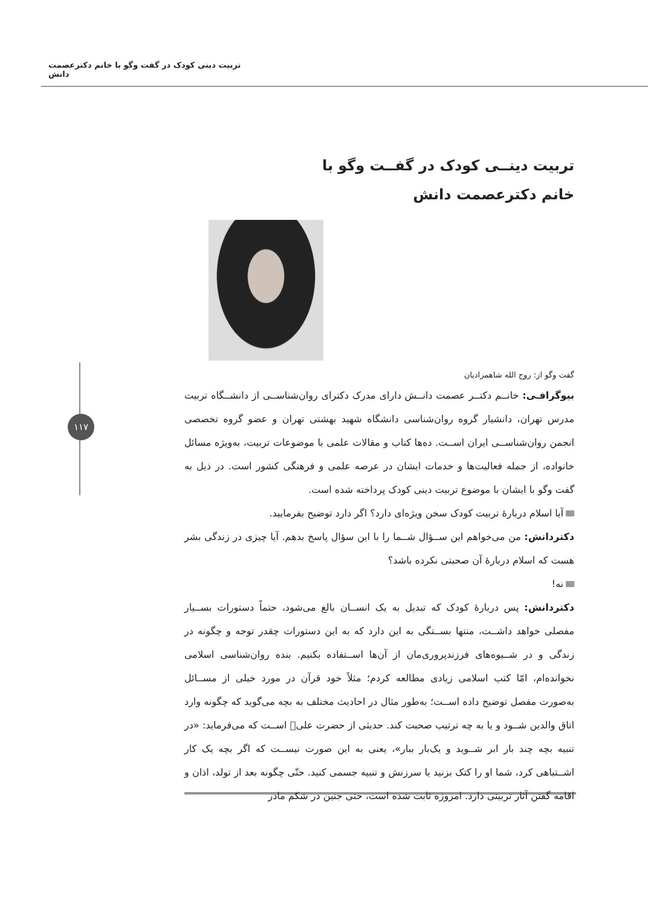تربیت دینی کودک در گفت وگو با خانم دکترعصمت دانش
۱۱۷
تربیت دینــی کودک در گفــت وگو با
خانم دکترعصمت دانش
گفت وگو از: روح الله شاهمرادیان
بیوگرافـی: خانــم دکتــر عصمت دانــش دارای مدرک دکترای روان‌شناســی از دانشــگاه تربیت مدرس تهران، دانشیار گروه روان‌شناسی دانشگاه شهید بهشتی تهران و عضو گروه تخصصی انجمن روان‌شناســی ایران اســت. ده‌ها کتاب و مقالات علمی با موضوعات تربیت، به‌ویژه مسائل خانواده، از جمله فعالیت‌ها و خدمات ایشان در عرصه علمی و فرهنگی کشور است. در ذیل به گفت وگو با ایشان با موضوع تربیت دینی کودک پرداخته شده است.
آیا اسلام دربارۀ تربیت کودک سخن ویژه‌ای دارد؟ اگر دارد توضیح بفرمایید.
دکتردانش: من می‌خواهم این ســؤال شــما را با این سؤال پاسخ بدهم. آیا چیزی در زندگی بشر هست که اسلام دربارۀ آن صحبتی نکرده باشد؟
نه!
دکتردانش: پس دربارۀ کودک که تبدیل به یک انســان بالغ می‌شود، حتماً دستورات بســیار مفصلی خواهد داشــت، منتها بســتگی به این دارد که به این دستورات چقدر توجه و چگونه در زندگی و در شــیوه‌های فرزندپروری‌مان از آن‌ها اســتفاده بکنیم. بنده روان‌شناسی اسلامی نخوانده‌ام، امّا کتب اسلامی زیادی مطالعه کردم؛ مثلاً خود قرآن در مورد خیلی از مســائل به‌صورت مفصل توضیح داده اســت؛ به‌طور مثال در احادیث مختلف به بچه می‌گوید که چگونه وارد اتاق والدین شــود و یا به چه ترتیب صحبت کند. حدیثی از حضرت علی﷣ اســت که می‌فرماید: «در تنبیه بچه چند بار ابر شــوید و یک‌بار ببار»، یعنی به این صورت نیســت که اگر بچه یک کار اشــتباهی کرد، شما او را کتک بزنید یا سرزنش و تنبیه جسمی کنید. حتّی چگونه بعد از تولد، اذان و اقامه گفتن آثار تربیتی دارد. امروزه ثابت شده است، حتی جنین در شکم مادر